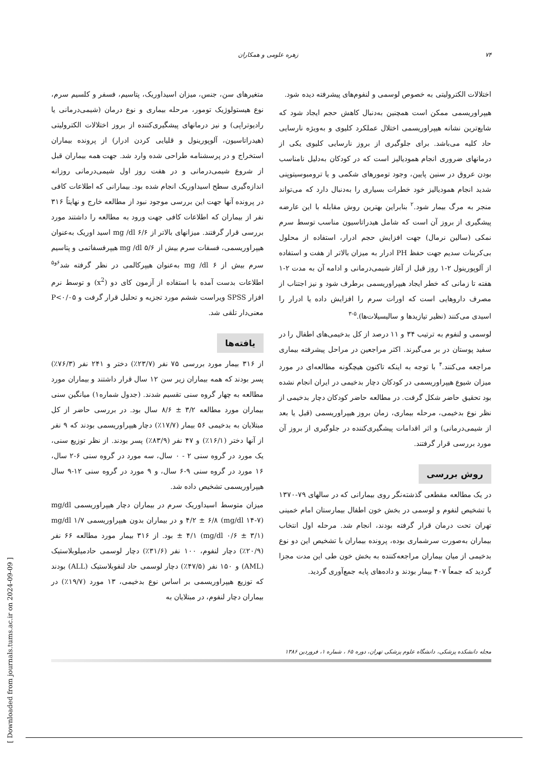[ Downloaded from journals.tums.ac.ir on 2024-09-09 ]
۷۴ زهره علومی و همکاران
اختلالات الکترولیتی به خصوص لوسمی و لنفوم‌های پیشرفته دیده شود.
هیپراوریسمی ممکن است همچنین به‌دنبال کاهش حجم ایجاد شود که شایع‌ترین نشانه هیپراوریسمی اختلال عملکرد کلیوی و به‌ویژه نارسایی حاد کلیه می‌باشد. برای جلوگیری از بروز نارسایی کلیوی یکی از درمانهای ضروری انجام همودیالیز است که در کودکان به‌دلیل نامناسب بودن عروق در سنین پایین، وجود تومورهای شکمی و یا ترومبوسیتوپنی شدید انجام همودیالیز خود خطرات بسیاری را به‌دنبال دارد که می‌تواند منجر به مرگ بیمار شود.<sup>۲</sup> بنابراین بهترین روش مقابله با این عارضه پیشگیری از بروز آن است که شامل هیدراتاسیون مناسب توسط سرم نمکی (سالین نرمال) جهت افزایش حجم ادرار، استفاده از محلول بی‌کربنات سدیم جهت حفظ PH ادرار به میزان بالاتر از هفت و استفاده از آلوپورینول ۲-۱ روز قبل از آغاز شیمی‌درمانی و ادامه آن به مدت ۲-۱ هفته تا زمانی که خطر ایجاد هیپراوریسمی برطرف شود و نیز اجتناب از مصرف داروهایی است که اورات سرم را افزایش داده یا ادرار را اسیدی می‌کنند (نظیر تیازیدها و سالیسیلات‌ها).<sup>۵-۳</sup>
لوسمی و لنفوم به ترتیب ۳۴ و ۱۱ درصد از کل بدخیمی‌های اطفال را در سفید پوستان در بر می‌گیرند. اکثر مراجعین در مراحل پیشرفته بیماری مراجعه می‌کنند.<sup>۴</sup> با توجه به اینکه تاکنون هیچگونه مطالعه‌ای در مورد میزان شیوع هیپراوریسمی در کودکان دچار بدخیمی در ایران انجام نشده بود تحقیق حاضر شکل گرفت. در مطالعه حاضر کودکان دچار بدخیمی از نظر نوع بدخیمی، مرحله بیماری، زمان بروز هیپراوریسمی (قبل یا بعد از شیمی‌درمانی) و اثر اقدامات پیشگیری‌کننده در جلوگیری از بروز آن مورد بررسی قرار گرفتند.
روش بررسی
در یک مطالعه مقطعی گذشته‌نگر روی بیمارانی که در سالهای ۷۹-۱۳۷۰ با تشخیص لنفوم و لوسمی در بخش خون اطفال بیمارستان امام خمینی تهران تحت درمان قرار گرفته بودند، انجام شد. مرحله اول انتخاب بیماران به‌صورت سرشماری بوده، پرونده بیماران با تشخیص این دو نوع بدخیمی از میان بیماران مراجعه‌کننده به بخش خون طی این مدت مجزا گردید که جمعاً ۴۰۷ بیمار بودند و داده‌های پایه جمع‌آوری گردید.
متغیرهای سن، جنس، میزان اسیداوریک، پتاسیم، فسفر و کلسیم سرم، نوع هیستولوژیک تومور، مرحله بیماری و نوع درمان (شیمی‌درمانی یا رادیوتراپی) و نیز درمانهای پیشگیری‌کننده از بروز اختلالات الکترولیتی (هیدراتاسیون، آلوپورینول و قلیایی کردن ادرار) از پرونده بیماران استخراج و در پرسشنامه طراحی شده وارد شد. جهت همه بیماران قبل از شروع شیمی‌درمانی و در هفت روز اول شیمی‌درمانی روزانه اندازه‌گیری سطح اسیداوریک انجام شده بود. بیمارانی که اطلاعات کافی در پرونده آنها جهت این بررسی موجود نبود از مطالعه خارج و نهایتاً ۳۱۶ نفر از بیماران که اطلاعات کافی جهت ورود به مطالعه را داشتند مورد بررسی قرار گرفتند. میزانهای بالاتر از mg /dl ۶/۶ اسید اوریک به‌عنوان هیپراوریسمی، فسفات سرم بیش از mg /dl ۵/۶ هیپرفسفاتمی و پتاسیم سرم بیش از mg /dl ۶ به‌عنوان هیپرکالمی در نظر گرفته شد<sup>۶و۵</sup> اطلاعات بدست آمده با استفاده از آزمون کای دو (x<sup>2</sup>) و توسط نرم افزار SPSS ویراست ششم مورد تجزیه و تحلیل قرار گرفت و P<۰/۰۵ معنی‌دار تلقی شد.
یافته‌ها
از ۳۱۶ بیمار مورد بررسی ۷۵ نفر (۲۳/۷٪) دختر و ۲۴۱ نفر (۷۶/۳٪) پسر بودند که همه بیماران زیر سن ۱۲ سال قرار داشتند و بیماران مورد مطالعه به چهار گروه سنی تقسیم شدند. (جدول شماره۱) میانگین سنی بیماران مورد مطالعه ۳/۲ ± ۸/۶ سال بود. در بررسی حاضر از کل مبتلایان به بدخیمی ۵۶ بیمار (۱۷/۷٪) دچار هیپراوریسمی بودند که ۹ نفر از آنها دختر (۱۶/۱٪) و ۴۷ نفر (۸۳/۹٪) پسر بودند. از نظر توزیع سنی، یک مورد در گروه سنی ۲ - ۰ سال، سه مورد در گروه سنی ۶-۲ سال، ۱۶ مورد در گروه سنی ۹-۶ سال، و ۹ مورد در گروه سنی ۱۲-۹ سال هیپراوریسمی تشخیص داده شد.
میزان متوسط اسیداوریک سرم در بیماران دچار هیپراوریسمی mg/dl ۴/۲ ± ۶/۸ (mg/dl ۱۴-۷) و در بیماران بدون هیپراوریسمی mg/dl ۱/۷ ± ۴/۱ (mg/dl ۰/۶ ± ۳/۱) بود. از ۳۱۶ بیمار مورد مطالعه ۶۶ نفر (۲۰/۹٪) دچار لنفوم، ۱۰۰ نفر (۳۱/۶٪) دچار لوسمی حادمیلوبلاستیک (AML) و ۱۵۰ نفر (۴۷/۵٪) دچار لوسمی حاد لنفوبلاستیک (ALL) بودند که توزیع هیپراوریسمی بر اساس نوع بدخیمی، ۱۳ مورد (۱۹/۷٪) در بیماران دچار لنفوم، در مبتلایان به
مجله دانشکده پزشکی، دانشگاه علوم پزشکی تهران، دوره ۶۵ ، شماره ۱، فروردین ۱۳۸۶